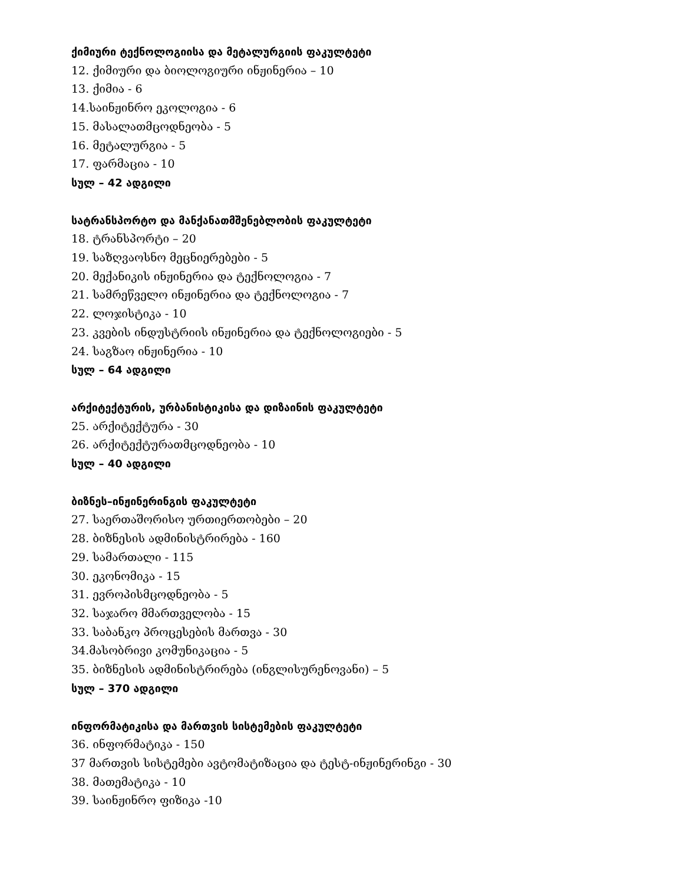ქიმიური ტექნოლოგიისა და მეტალურგიის ფაკულტეტი
12. ქიმიური და ბიოლოგიური ინჟინერია – 10
13. ქიმია - 6
14.საინჟინრო ეკოლოგია - 6
15. მასალათმცოდნეობა - 5
16. მეტალურგია - 5
17. ფარმაცია - 10
სულ – 42 ადგილი
სატრანსპორტო და მანქანათმშენებლობის ფაკულტეტი
18. ტრანსპორტი – 20
19. საზღვაოსნო მეცნიერებები - 5
20. მექანიკის ინჟინერია და ტექნოლოგია - 7
21. სამრეწველო ინჟინერია და ტექნოლოგია - 7
22. ლოჯისტიკა - 10
23. კვების ინდუსტრიის ინჟინერია და ტექნოლოგიები - 5
24. საგზაო ინჟინერია - 10
სულ – 64 ადგილი
არქიტექტურის, ურბანისტიკისა და დიზაინის ფაკულტეტი
25. არქიტექტურა - 30
26. არქიტექტურათმცოდნეობა - 10
სულ – 40 ადგილი
ბიზნეს–ინჟინერინგის ფაკულტეტი
27. საერთაშორისო ურთიერთობები – 20
28. ბიზნესის ადმინისტრირება - 160
29. სამართალი - 115
30. ეკონომიკა - 15
31. ევროპისმცოდნეობა - 5
32. საჯარო მმართველობა - 15
33. საბანკო პროცესების მართვა - 30
34.მასობრივი კომუნიკაცია - 5
35. ბიზნესის ადმინისტრირება (ინგლისურენოვანი) – 5
სულ – 370 ადგილი
ინფორმატიკისა და მართვის სისტემების ფაკულტეტი
36. ინფორმატიკა - 150
37 მართვის სისტემები ავტომატიზაცია და ტესტ-ინჟინერინგი - 30
38. მათემატიკა - 10
39. საინჟინრო ფიზიკა -10